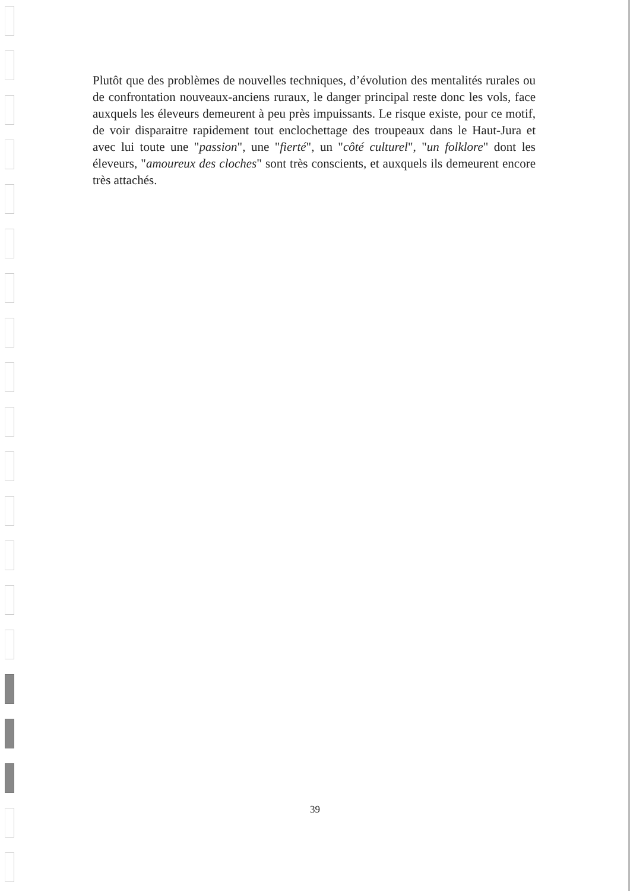Plutôt que des problèmes de nouvelles techniques, d’évolution des mentalités rurales ou de confrontation nouveaux-anciens ruraux, le danger principal reste donc les vols, face auxquels les éleveurs demeurent à peu près impuissants. Le risque existe, pour ce motif, de voir disparaitre rapidement tout enclochettage des troupeaux dans le Haut-Jura et avec lui toute une "passion", une "fierté", un "côté culturel", "un folklore" dont les éleveurs, "amoureux des cloches" sont très conscients, et auxquels ils demeurent encore très attachés.
39